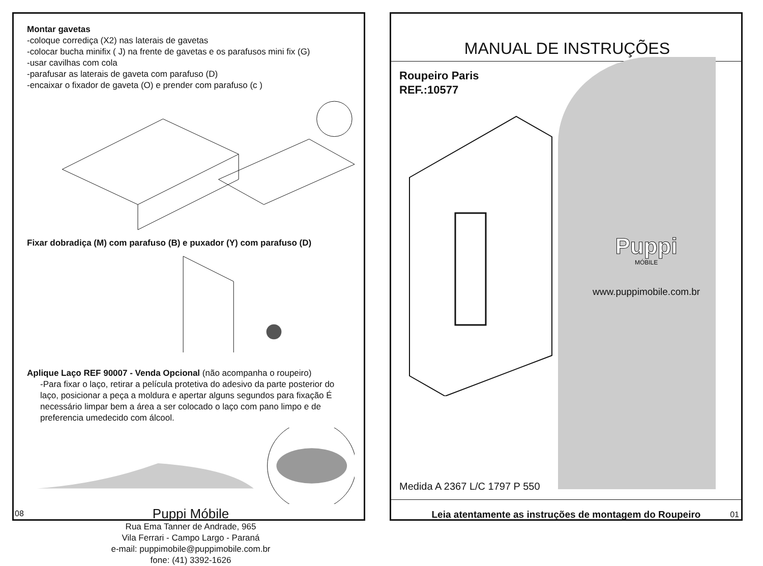Montar gavetas
-coloque corrediça (X2) nas laterais de gavetas
-colocar bucha minifix ( J) na frente de gavetas e os parafusos mini fix (G)
-usar cavilhas com cola
-parafusar as laterais de gaveta com parafuso (D)
-encaixar o fixador de gaveta (O) e prender com parafuso (c )
Fixar dobradiça (M) com parafuso (B) e puxador (Y) com parafuso (D)
Aplique Laço REF 90007 - Venda Opcional (não acompanha o roupeiro)
-Para fixar o laço, retirar a película protetiva do adesivo da parte posterior do laço, posicionar a peça a moldura e apertar alguns segundos para fixação É necessário limpar bem a área a ser colocado o laço com pano limpo e de preferencia umedecido com álcool.
Puppi Móbile
Rua Ema Tanner de Andrade, 965
Vila Ferrari - Campo Largo - Paraná
e-mail: puppimobile@puppimobile.com.br
fone: (41) 3392-1626
08
MANUAL DE INSTRUÇÕES
Roupeiro Paris
REF.:10577
Puppi
MÓBILE
www.puppimobile.com.br
Medida A 2367 L/C 1797 P 550
Leia atentamente as instruções de montagem do Roupeiro
01